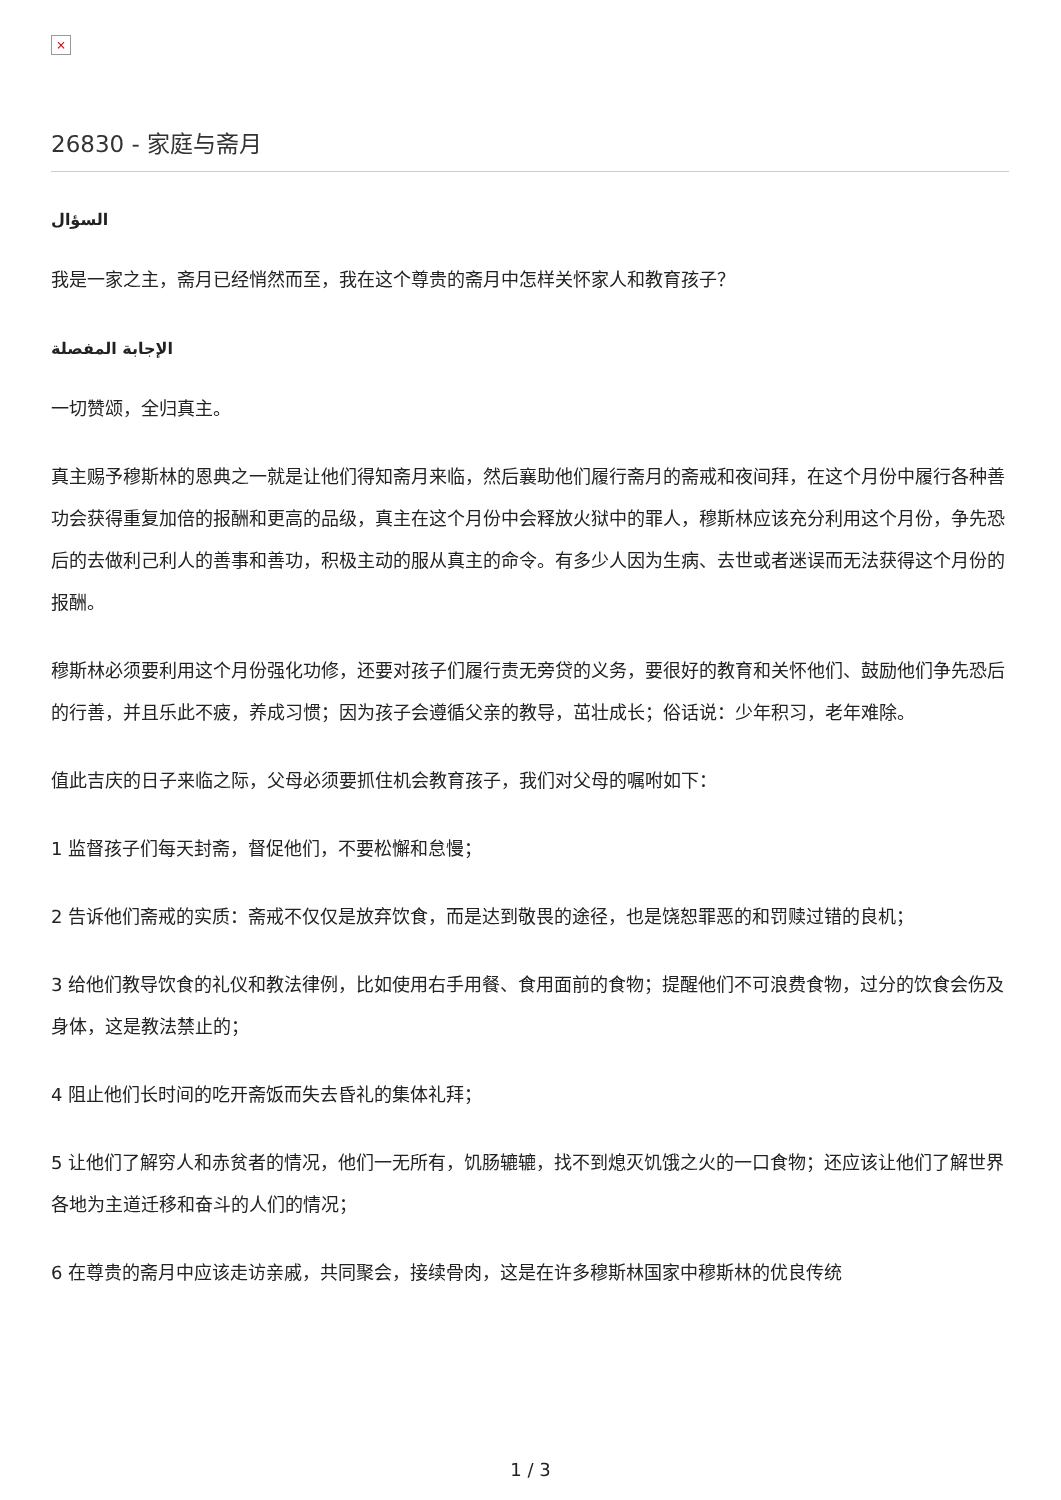×
26830 - 家庭与斋月
السؤال
我是一家之主，斋月已经悄然而至，我在这个尊贵的斋月中怎样关怀家人和教育孩子？
الإجابة المفصلة
一切赞颂，全归真主。
真主赐予穆斯林的恩典之一就是让他们得知斋月来临，然后襄助他们履行斋月的斋戒和夜间拜，在这个月份中履行各种善功会获得重复加倍的报酬和更高的品级，真主在这个月份中会释放火狱中的罪人，穆斯林应该充分利用这个月份，争先恐后的去做利己利人的善事和善功，积极主动的服从真主的命令。有多少人因为生病、去世或者迷误而无法获得这个月份的报酬。
穆斯林必须要利用这个月份强化功修，还要对孩子们履行责无旁贷的义务，要很好的教育和关怀他们、鼓励他们争先恐后的行善，并且乐此不疲，养成习惯；因为孩子会遵循父亲的教导，茁壮成长；俗话说：少年积习，老年难除。
值此吉庆的日子来临之际，父母必须要抓住机会教育孩子，我们对父母的嘱咐如下：
1 监督孩子们每天封斋，督促他们，不要松懈和怠慢；
2 告诉他们斋戒的实质：斋戒不仅仅是放弃饮食，而是达到敬畏的途径，也是饶恕罪恶的和罚赎过错的良机；
3 给他们教导饮食的礼仪和教法律例，比如使用右手用餐、食用面前的食物；提醒他们不可浪费食物，过分的饮食会伤及身体，这是教法禁止的；
4 阻止他们长时间的吃开斋饭而失去昏礼的集体礼拜；
5 让他们了解穷人和赤贫者的情况，他们一无所有，饥肠辘辘，找不到熄灭饥饿之火的一口食物；还应该让他们了解世界各地为主道迁移和奋斗的人们的情况；
6 在尊贵的斋月中应该走访亲戚，共同聚会，接续骨肉，这是在许多穆斯林国家中穆斯林的优良传统
1 / 3